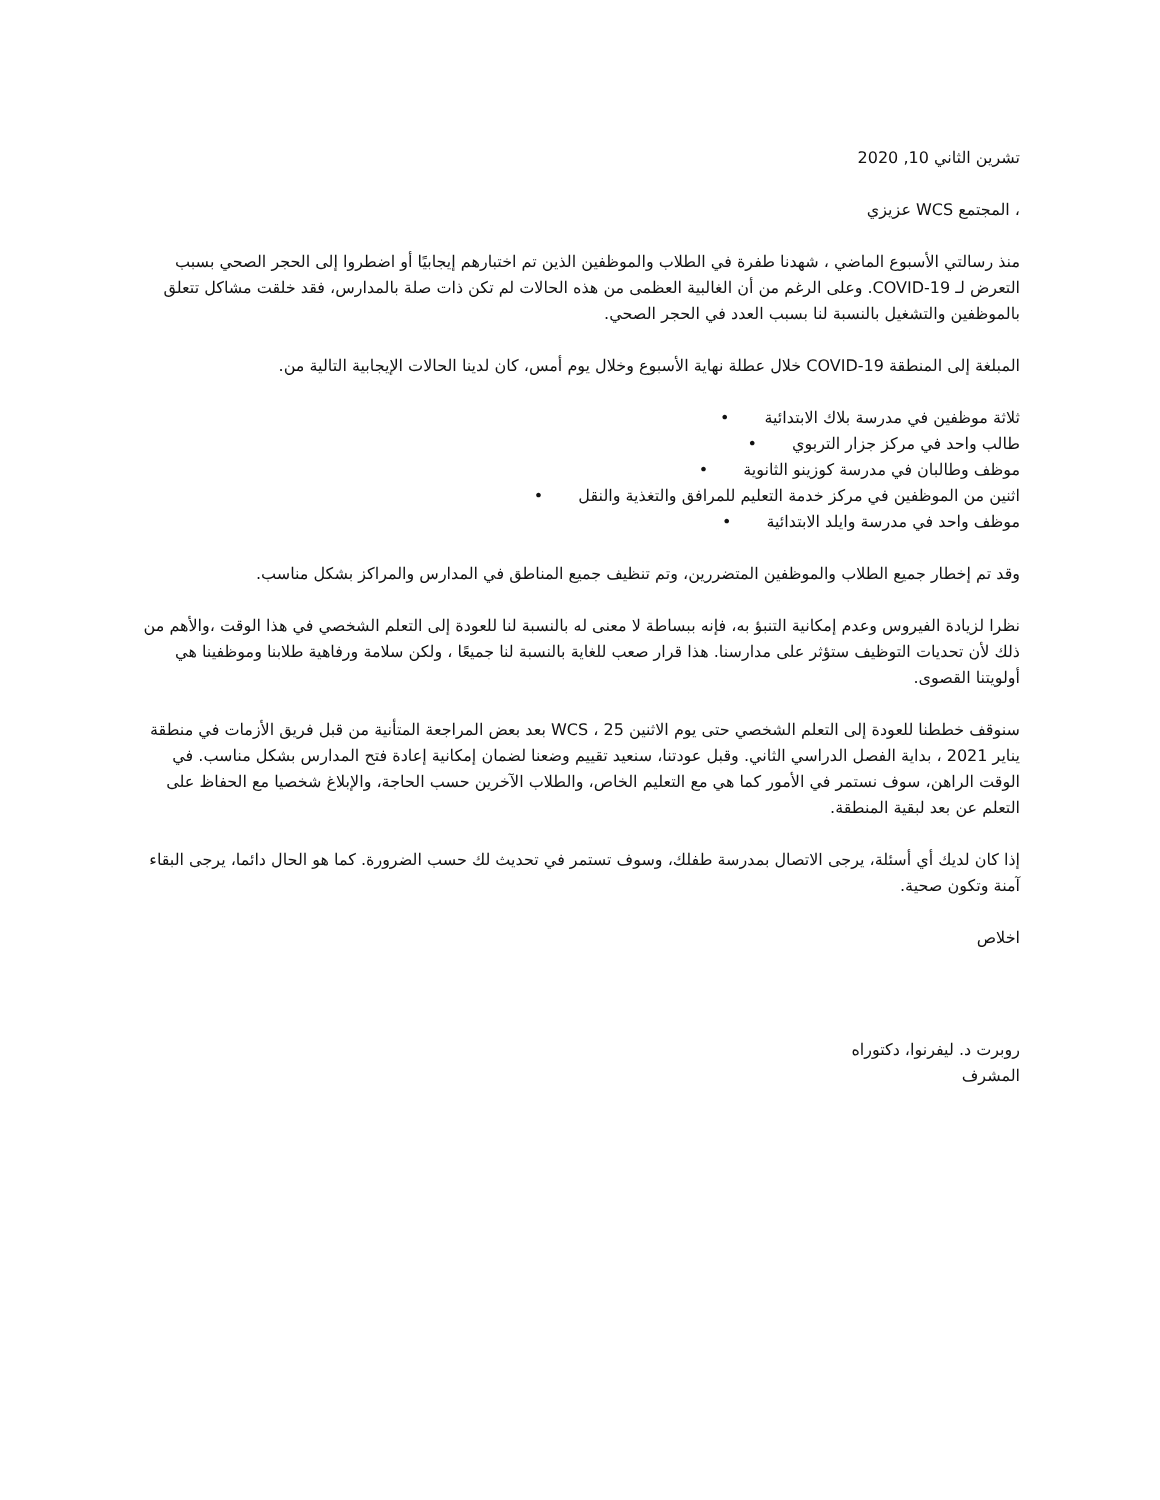تشرين الثاني 10, 2020
، المجتمع WCS عزيزي
منذ رسالتي الأسبوع الماضي ، شهدنا طفرة في الطلاب والموظفين الذين تم اختبارهم إيجابيًا أو اضطروا إلى الحجر الصحي بسبب التعرض لـ COVID-19. وعلى الرغم من أن الغالبية العظمى من هذه الحالات لم تكن ذات صلة بالمدارس، فقد خلقت مشاكل تتعلق بالموظفين والتشغيل بالنسبة لنا بسبب العدد في الحجر الصحي.
المبلغة إلى المنطقة COVID-19 خلال عطلة نهاية الأسبوع وخلال يوم أمس، كان لدينا الحالات الإيجابية التالية من.
ثلاثة موظفين في مدرسة بلاك الابتدائية •
طالب واحد في مركز جزار التربوي •
موظف وطالبان في مدرسة كوزينو الثانوية •
اثنين من الموظفين في مركز خدمة التعليم للمرافق والتغذية والنقل •
موظف واحد في مدرسة وايلد الابتدائية •
وقد تم إخطار جميع الطلاب والموظفين المتضررين، وتم تنظيف جميع المناطق في المدارس والمراكز بشكل مناسب.
نظرا لزيادة الفيروس وعدم إمكانية التنبؤ به، فإنه ببساطة لا معنى له بالنسبة لنا للعودة إلى التعلم الشخصي في هذا الوقت ،والأهم من ذلك لأن تحديات التوظيف ستؤثر على مدارسنا. هذا قرار صعب للغاية بالنسبة لنا جميعًا ، ولكن سلامة ورفاهية طلابنا وموظفينا هي أولويتنا القصوى.
سنوقف خططنا للعودة إلى التعلم الشخصي حتى يوم الاثنين 25 ، WCS بعد بعض المراجعة المتأنية من قبل فريق الأزمات في منطقة يناير 2021 ، بداية الفصل الدراسي الثاني. وقبل عودتنا، سنعيد تقييم وضعنا لضمان إمكانية إعادة فتح المدارس بشكل مناسب. في الوقت الراهن، سوف نستمر في الأمور كما هي مع التعليم الخاص، والطلاب الآخرين حسب الحاجة، والإبلاغ شخصيا مع الحفاظ على التعلم عن بعد لبقية المنطقة.
إذا كان لديك أي أسئلة، يرجى الاتصال بمدرسة طفلك، وسوف تستمر في تحديث لك حسب الضرورة. كما هو الحال دائما، يرجى البقاء آمنة وتكون صحية.
اخلاص
روبرت د. ليفرنوا، دكتوراه
المشرف